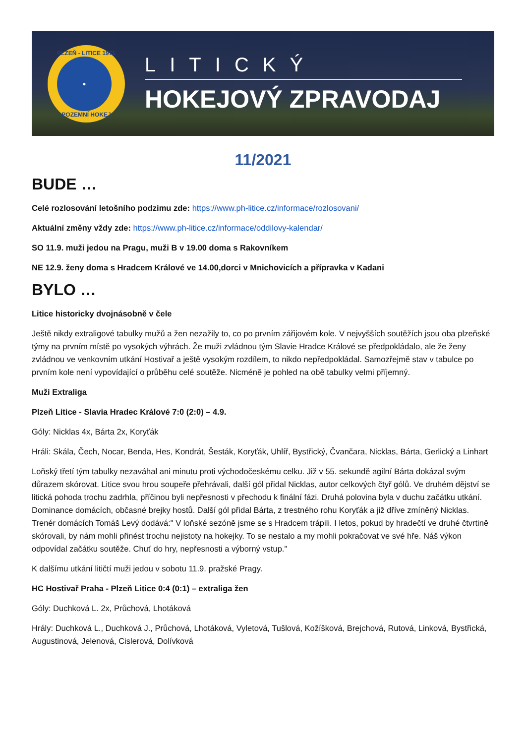PLZEŇ - LITICE 1971
●
POZEMNÍ HOKEJ
LITICKÝ
HOKEJOVÝ ZPRAVODAJ
11/2021
BUDE …
Celé rozlosování letošního podzimu zde: https://www.ph-litice.cz/informace/rozlosovani/
Aktuální změny vždy zde: https://www.ph-litice.cz/informace/oddilovy-kalendar/
SO 11.9. muži jedou na Pragu, muži B v 19.00 doma s Rakovníkem
NE 12.9. ženy doma s Hradcem Králové ve 14.00,dorci v Mnichovicích a přípravka v Kadani
BYLO …
Litice historicky dvojnásobně v čele
Ještě nikdy extraligové tabulky mužů a žen nezažily to, co po prvním zářijovém kole. V nejvyšších soutěžích jsou oba plzeňské týmy na prvním místě po vysokých výhrách. Že muži zvládnou tým Slavie Hradce Králové se předpokládalo, ale že ženy zvládnou ve venkovním utkání Hostivař a ještě vysokým rozdílem, to nikdo nepředpokládal. Samozřejmě stav v tabulce po prvním kole není vypovídající o průběhu celé soutěže. Nicméně je pohled na obě tabulky velmi příjemný.
Muži Extraliga
Plzeň Litice - Slavia Hradec Králové 7:0 (2:0) – 4.9.
Góly: Nicklas 4x, Bárta 2x, Koryťák
Hráli: Skála, Čech, Nocar, Benda, Hes, Kondrát, Šesták, Koryťák, Uhlíř, Bystřický, Čvančara, Nicklas, Bárta, Gerlický a Linhart
Loňský třetí tým tabulky nezaváhal ani minutu proti východočeskému celku. Již v 55. sekundě agilní Bárta dokázal svým důrazem skórovat. Litice svou hrou soupeře přehrávali, další gól přidal Nicklas, autor celkových čtyř gólů. Ve druhém dějství se litická pohoda trochu zadrhla, příčinou byli nepřesnosti v přechodu k finální fázi. Druhá polovina byla v duchu začátku utkání. Dominance domácích, občasné brejky hostů. Další gól přidal Bárta, z trestného rohu Koryťák a již dříve zmíněný Nicklas. Trenér domácích Tomáš Levý dodává:" V loňské sezóně jsme se s Hradcem trápili. I letos, pokud by hradečtí ve druhé čtvrtině skórovali, by nám mohli přinést trochu nejistoty na hokejky. To se nestalo a my mohli pokračovat ve své hře. Náš výkon odpovídal začátku soutěže. Chuť do hry, nepřesnosti a výborný vstup."
K dalšímu utkání litičtí muži jedou v sobotu 11.9. pražské Pragy.
HC Hostivař Praha - Plzeň Litice 0:4 (0:1) – extraliga žen
Góly: Duchková L. 2x, Průchová, Lhotáková
Hrály: Duchková L., Duchková J., Průchová, Lhotáková, Vyletová, Tušlová, Kožíšková, Brejchová, Rutová, Linková, Bystřická, Augustinová, Jelenová, Cislerová, Dolívková